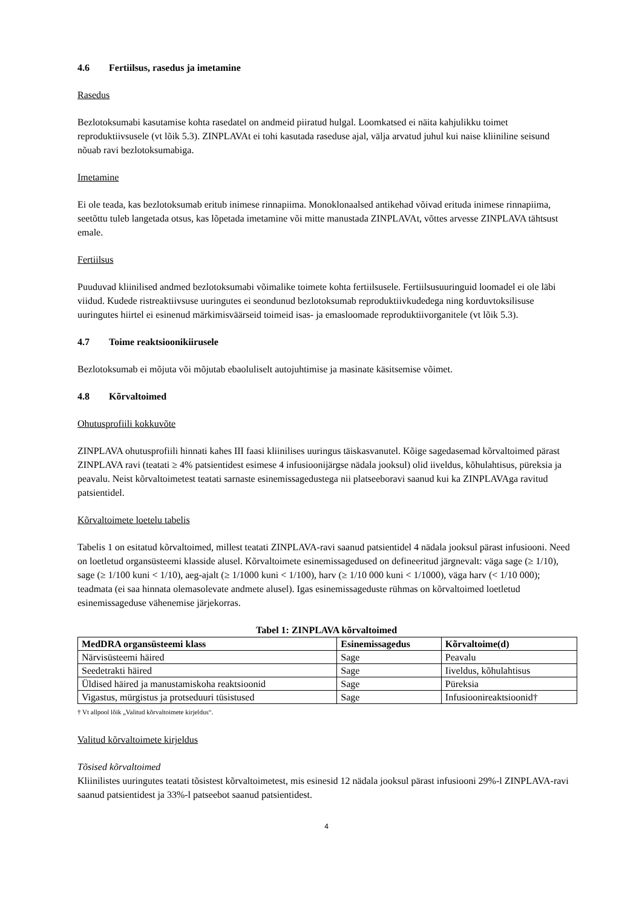4.6 Fertiilsus, rasedus ja imetamine
Rasedus
Bezlotoksumabi kasutamise kohta rasedatel on andmeid piiratud hulgal. Loomkatsed ei näita kahjulikku toimet reproduktiivsusele (vt lõik 5.3). ZINPLAVAt ei tohi kasutada raseduse ajal, välja arvatud juhul kui naise kliiniline seisund nõuab ravi bezlotoksumabiga.
Imetamine
Ei ole teada, kas bezlotoksumab eritub inimese rinnapiima. Monoklonaalsed antikehad võivad erituda inimese rinnapiima, seetõttu tuleb langetada otsus, kas lõpetada imetamine või mitte manustada ZINPLAVAt, võttes arvesse ZINPLAVA tähtsust emale.
Fertiilsus
Puuduvad kliinilised andmed bezlotoksumabi võimalike toimete kohta fertiilsusele. Fertiilsusuuringuid loomadel ei ole läbi viidud. Kudede ristreaktiivsuse uuringutes ei seondunud bezlotoksumab reproduktiivkudedega ning korduvtoksilisuse uuringutes hiirtel ei esinenud märkimisväärseid toimeid isas- ja emasloomade reproduktiivorganitele (vt lõik 5.3).
4.7 Toime reaktsioonikiirusele
Bezlotoksumab ei mõjuta või mõjutab ebaoluliselt autojuhtimise ja masinate käsitsemise võimet.
4.8 Kõrvaltoimed
Ohutusprofiili kokkuvõte
ZINPLAVA ohutusprofiili hinnati kahes III faasi kliinilises uuringus täiskasvanutel. Kõige sagedasemad kõrvaltoimed pärast ZINPLAVA ravi (teatati ≥ 4% patsientidest esimese 4 infusioonijärgse nädala jooksul) olid iiveldus, kõhulahtisus, püreksia ja peavalu. Neist kõrvaltoimetest teatati sarnaste esinemissagedustega nii platseeboravi saanud kui ka ZINPLAVAga ravitud patsientidel.
Kõrvaltoimete loetelu tabelis
Tabelis 1 on esitatud kõrvaltoimed, millest teatati ZINPLAVA-ravi saanud patsientidel 4 nädala jooksul pärast infusiooni. Need on loetletud organsüsteemi klasside alusel. Kõrvaltoimete esinemissagedused on defineeritud järgnevalt: väga sage (≥ 1/10), sage (≥ 1/100 kuni < 1/10), aeg-ajalt (≥ 1/1000 kuni < 1/100), harv (≥ 1/10 000 kuni < 1/1000), väga harv (< 1/10 000); teadmata (ei saa hinnata olemasolevate andmete alusel). Igas esinemissageduste rühmas on kõrvaltoimed loetletud esinemissageduse vähenemise järjekorras.
Tabel 1: ZINPLAVA kõrvaltoimed
| MedDRA organsüsteemi klass | Esinemissagedus | Kõrvaltoime(d) |
| --- | --- | --- |
| Närvisüsteemi häired | Sage | Peavalu |
| Seedetrakti häired | Sage | Iiveldus, kõhulahtisus |
| Üldised häired ja manustamiskoha reaktsioonid | Sage | Püreksia |
| Vigastus, mürgistus ja protseduuri tüsistused | Sage | Infusioonireaktsioonid† |
† Vt allpool lõik „Valitud kõrvaltoimete kirjeldus“.
Valitud kõrvaltoimete kirjeldus
Tõsised kõrvaltoimed
Kliinilistes uuringutes teatati tõsistest kõrvaltoimetest, mis esinesid 12 nädala jooksul pärast infusiooni 29%-l ZINPLAVA-ravi saanud patsientidest ja 33%-l patseebot saanud patsientidest.
4